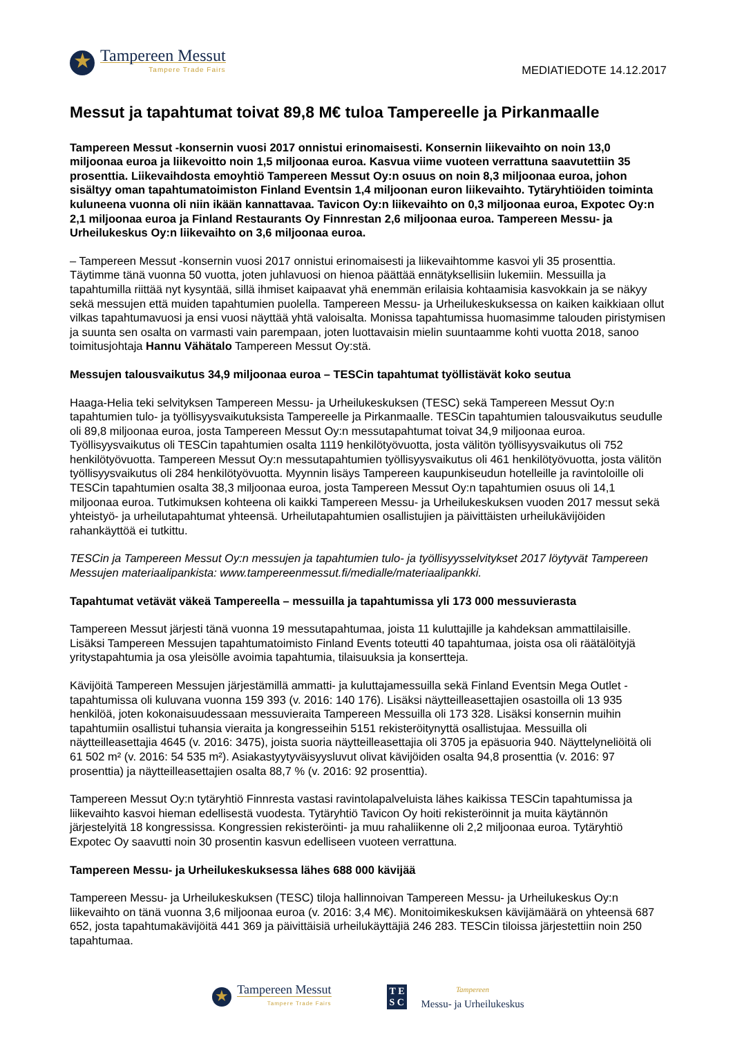★
Tampereen Messut
Tampere Trade Fairs
MEDIATIEDOTE 14.12.2017
Messut ja tapahtumat toivat 89,8 M€ tuloa Tampereelle ja Pirkanmaalle
Tampereen Messut -konsernin vuosi 2017 onnistui erinomaisesti. Konsernin liikevaihto on noin 13,0 miljoonaa euroa ja liikevoitto noin 1,5 miljoonaa euroa. Kasvua viime vuoteen verrattuna saavutettiin 35 prosenttia. Liikevaihdosta emoyhtiö Tampereen Messut Oy:n osuus on noin 8,3 miljoonaa euroa, johon sisältyy oman tapahtumatoimiston Finland Eventsin 1,4 miljoonan euron liikevaihto. Tytäryhtiöiden toiminta kuluneena vuonna oli niin ikään kannattavaa. Tavicon Oy:n liikevaihto on 0,3 miljoonaa euroa, Expotec Oy:n 2,1 miljoonaa euroa ja Finland Restaurants Oy Finnrestan 2,6 miljoonaa euroa. Tampereen Messu- ja Urheilukeskus Oy:n liikevaihto on 3,6 miljoonaa euroa.
– Tampereen Messut -konsernin vuosi 2017 onnistui erinomaisesti ja liikevaihtomme kasvoi yli 35 prosenttia. Täytimme tänä vuonna 50 vuotta, joten juhlavuosi on hienoa päättää ennätyksellisiin lukemiin. Messuilla ja tapahtumilla riittää nyt kysyntää, sillä ihmiset kaipaavat yhä enemmän erilaisia kohtaamisia kasvokkain ja se näkyy sekä messujen että muiden tapahtumien puolella. Tampereen Messu- ja Urheilukeskuksessa on kaiken kaikkiaan ollut vilkas tapahtumavuosi ja ensi vuosi näyttää yhtä valoisalta. Monissa tapahtumissa huomasimme talouden piristymisen ja suunta sen osalta on varmasti vain parempaan, joten luottavaisin mielin suuntaamme kohti vuotta 2018, sanoo toimitusjohtaja Hannu Vähätalo Tampereen Messut Oy:stä.
Messujen talousvaikutus 34,9 miljoonaa euroa – TESCin tapahtumat työllistävät koko seutua
Haaga-Helia teki selvityksen Tampereen Messu- ja Urheilukeskuksen (TESC) sekä Tampereen Messut Oy:n tapahtumien tulo- ja työllisyysvaikutuksista Tampereelle ja Pirkanmaalle. TESCin tapahtumien talousvaikutus seudulle oli 89,8 miljoonaa euroa, josta Tampereen Messut Oy:n messutapahtumat toivat 34,9 miljoonaa euroa. Työllisyysvaikutus oli TESCin tapahtumien osalta 1119 henkilötyövuotta, josta välitön työllisyysvaikutus oli 752 henkilötyövuotta. Tampereen Messut Oy:n messutapahtumien työllisyysvaikutus oli 461 henkilötyövuotta, josta välitön työllisyysvaikutus oli 284 henkilötyövuotta. Myynnin lisäys Tampereen kaupunkiseudun hotelleille ja ravintoloille oli TESCin tapahtumien osalta 38,3 miljoonaa euroa, josta Tampereen Messut Oy:n tapahtumien osuus oli 14,1 miljoonaa euroa. Tutkimuksen kohteena oli kaikki Tampereen Messu- ja Urheilukeskuksen vuoden 2017 messut sekä yhteistyö- ja urheilutapahtumat yhteensä. Urheilutapahtumien osallistujien ja päivittäisten urheilukävijöiden rahankäyttöä ei tutkittu.
TESCin ja Tampereen Messut Oy:n messujen ja tapahtumien tulo- ja työllisyysselvitykset 2017 löytyvät Tampereen Messujen materiaalipankista: www.tampereenmessut.fi/medialle/materiaalipankki.
Tapahtumat vetävät väkeä Tampereella – messuilla ja tapahtumissa yli 173 000 messuvierasta
Tampereen Messut järjesti tänä vuonna 19 messutapahtumaa, joista 11 kuluttajille ja kahdeksan ammattilaisille. Lisäksi Tampereen Messujen tapahtumatoimisto Finland Events toteutti 40 tapahtumaa, joista osa oli räätälöityjä yritystapahtumia ja osa yleisölle avoimia tapahtumia, tilaisuuksia ja konsertteja.
Kävijöitä Tampereen Messujen järjestämillä ammatti- ja kuluttajamessuilla sekä Finland Eventsin Mega Outlet -tapahtumissa oli kuluvana vuonna 159 393 (v. 2016: 140 176). Lisäksi näytteilleasettajien osastoilla oli 13 935 henkilöä, joten kokonaisuudessaan messuvieraita Tampereen Messuilla oli 173 328. Lisäksi konsernin muihin tapahtumiin osallistui tuhansia vieraita ja kongresseihin 5151 rekisteröitynyttä osallistujaa. Messuilla oli näytteilleasettajia 4645 (v. 2016: 3475), joista suoria näytteilleasettajia oli 3705 ja epäsuoria 940. Näyttelyneliöitä oli 61 502 m² (v. 2016: 54 535 m²). Asiakastyytyväisyysluvut olivat kävijöiden osalta 94,8 prosenttia (v. 2016: 97 prosenttia) ja näytteilleasettajien osalta 88,7 % (v. 2016: 92 prosenttia).
Tampereen Messut Oy:n tytäryhtiö Finnresta vastasi ravintolapalveluista lähes kaikissa TESCin tapahtumissa ja liikevaihto kasvoi hieman edellisestä vuodesta. Tytäryhtiö Tavicon Oy hoiti rekisteröinnit ja muita käytännön järjestelyitä 18 kongressissa. Kongressien rekisteröinti- ja muu rahaliikenne oli 2,2 miljoonaa euroa. Tytäryhtiö Expotec Oy saavutti noin 30 prosentin kasvun edelliseen vuoteen verrattuna.
Tampereen Messu- ja Urheilukeskuksessa lähes 688 000 kävijää
Tampereen Messu- ja Urheilukeskuksen (TESC) tiloja hallinnoivan Tampereen Messu- ja Urheilukeskus Oy:n liikevaihto on tänä vuonna 3,6 miljoonaa euroa (v. 2016: 3,4 M€). Monitoimikeskuksen kävijämäärä on yhteensä 687 652, josta tapahtumakävijöitä 441 369 ja päivittäisiä urheilukäyttäjiä 246 283. TESCin tiloissa järjestettiin noin 250 tapahtumaa.
★
Tampereen Messut
Tampere Trade Fairs
T E
S C
Tampereen
Messu- ja Urheilukeskus